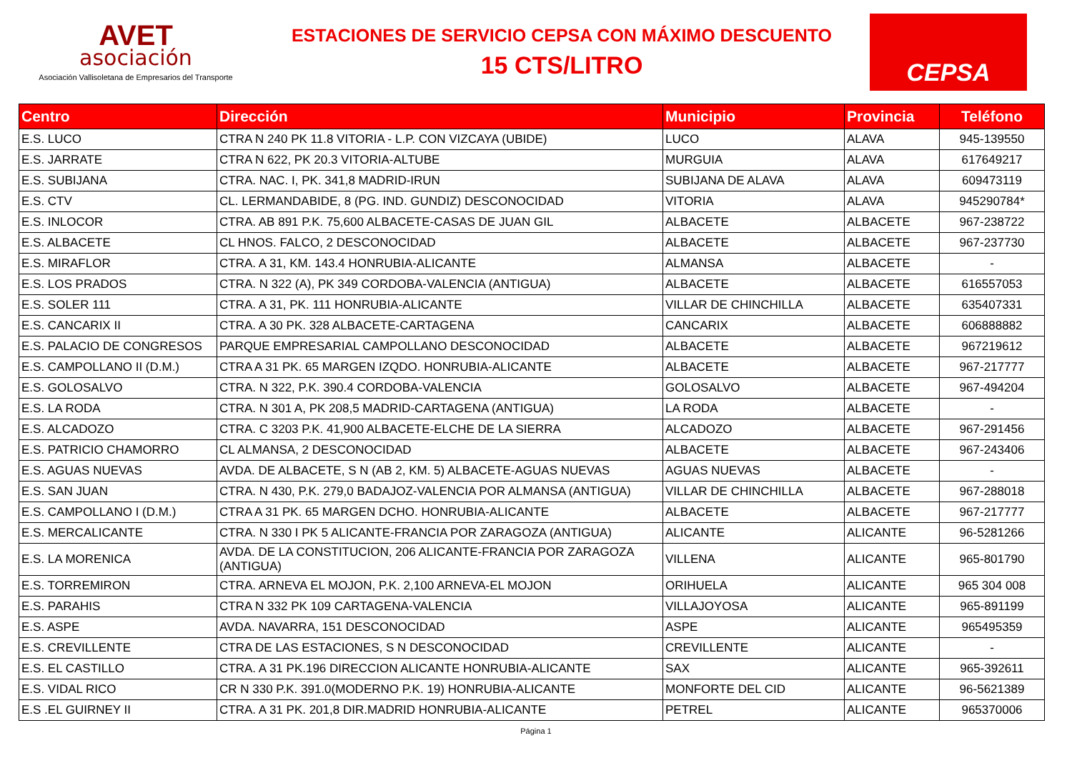AVET
asociación
Asociación Vallisoletana de Empresarios del Transporte
ESTACIONES DE SERVICIO CEPSA CON MÁXIMO DESCUENTO
15 CTS/LITRO
CEPSA
| Centro | Dirección | Municipio | Provincia | Teléfono |
| --- | --- | --- | --- | --- |
| E.S. LUCO | CTRA N 240 PK 11.8 VITORIA - L.P. CON VIZCAYA (UBIDE) | LUCO | ALAVA | 945-139550 |
| E.S. JARRATE | CTRA N 622, PK 20.3 VITORIA-ALTUBE | MURGUIA | ALAVA | 617649217 |
| E.S. SUBIJANA | CTRA. NAC. I, PK. 341,8 MADRID-IRUN | SUBIJANA DE ALAVA | ALAVA | 609473119 |
| E.S. CTV | CL. LERMANDABIDE, 8 (PG. IND. GUNDIZ) DESCONOCIDAD | VITORIA | ALAVA | 945290784* |
| E.S. INLOCOR | CTRA. AB 891 P.K. 75,600 ALBACETE-CASAS DE JUAN GIL | ALBACETE | ALBACETE | 967-238722 |
| E.S. ALBACETE | CL HNOS. FALCO, 2 DESCONOCIDAD | ALBACETE | ALBACETE | 967-237730 |
| E.S. MIRAFLOR | CTRA. A 31, KM. 143.4 HONRUBIA-ALICANTE | ALMANSA | ALBACETE | - |
| E.S. LOS PRADOS | CTRA. N 322 (A), PK 349 CORDOBA-VALENCIA (ANTIGUA) | ALBACETE | ALBACETE | 616557053 |
| E.S. SOLER 111 | CTRA. A 31, PK. 111 HONRUBIA-ALICANTE | VILLAR DE CHINCHILLA | ALBACETE | 635407331 |
| E.S. CANCARIX II | CTRA. A 30 PK. 328 ALBACETE-CARTAGENA | CANCARIX | ALBACETE | 606888882 |
| E.S. PALACIO DE CONGRESOS | PARQUE EMPRESARIAL CAMPOLLANO DESCONOCIDAD | ALBACETE | ALBACETE | 967219612 |
| E.S. CAMPOLLANO II (D.M.) | CTRA A 31 PK. 65 MARGEN IZQDO. HONRUBIA-ALICANTE | ALBACETE | ALBACETE | 967-217777 |
| E.S. GOLOSALVO | CTRA. N 322, P.K. 390.4 CORDOBA-VALENCIA | GOLOSALVO | ALBACETE | 967-494204 |
| E.S. LA RODA | CTRA. N 301 A, PK 208,5 MADRID-CARTAGENA (ANTIGUA) | LA RODA | ALBACETE | - |
| E.S. ALCADOZO | CTRA. C 3203 P.K. 41,900 ALBACETE-ELCHE DE LA SIERRA | ALCADOZO | ALBACETE | 967-291456 |
| E.S. PATRICIO CHAMORRO | CL ALMANSA, 2 DESCONOCIDAD | ALBACETE | ALBACETE | 967-243406 |
| E.S. AGUAS NUEVAS | AVDA. DE ALBACETE, S N (AB 2, KM. 5) ALBACETE-AGUAS NUEVAS | AGUAS NUEVAS | ALBACETE | - |
| E.S. SAN JUAN | CTRA. N 430, P.K. 279,0 BADAJOZ-VALENCIA POR ALMANSA (ANTIGUA) | VILLAR DE CHINCHILLA | ALBACETE | 967-288018 |
| E.S. CAMPOLLANO I (D.M.) | CTRA A 31 PK. 65 MARGEN DCHO. HONRUBIA-ALICANTE | ALBACETE | ALBACETE | 967-217777 |
| E.S. MERCALICANTE | CTRA. N 330 I PK 5 ALICANTE-FRANCIA POR ZARAGOZA (ANTIGUA) | ALICANTE | ALICANTE | 96-5281266 |
| E.S. LA MORENICA | AVDA. DE LA CONSTITUCION, 206 ALICANTE-FRANCIA POR ZARAGOZA (ANTIGUA) | VILLENA | ALICANTE | 965-801790 |
| E.S. TORREMIRON | CTRA. ARNEVA EL MOJON, P.K. 2,100 ARNEVA-EL MOJON | ORIHUELA | ALICANTE | 965 304 008 |
| E.S. PARAHIS | CTRA N 332 PK 109 CARTAGENA-VALENCIA | VILLAJOYOSA | ALICANTE | 965-891199 |
| E.S. ASPE | AVDA. NAVARRA, 151 DESCONOCIDAD | ASPE | ALICANTE | 965495359 |
| E.S. CREVILLENTE | CTRA DE LAS ESTACIONES, S N DESCONOCIDAD | CREVILLENTE | ALICANTE | - |
| E.S. EL CASTILLO | CTRA. A 31 PK.196 DIRECCION ALICANTE HONRUBIA-ALICANTE | SAX | ALICANTE | 965-392611 |
| E.S. VIDAL RICO | CR N 330 P.K. 391.0(MODERNO P.K. 19) HONRUBIA-ALICANTE | MONFORTE DEL CID | ALICANTE | 96-5621389 |
| E.S .EL GUIRNEY II | CTRA. A 31 PK. 201,8 DIR.MADRID HONRUBIA-ALICANTE | PETREL | ALICANTE | 965370006 |
Página 1